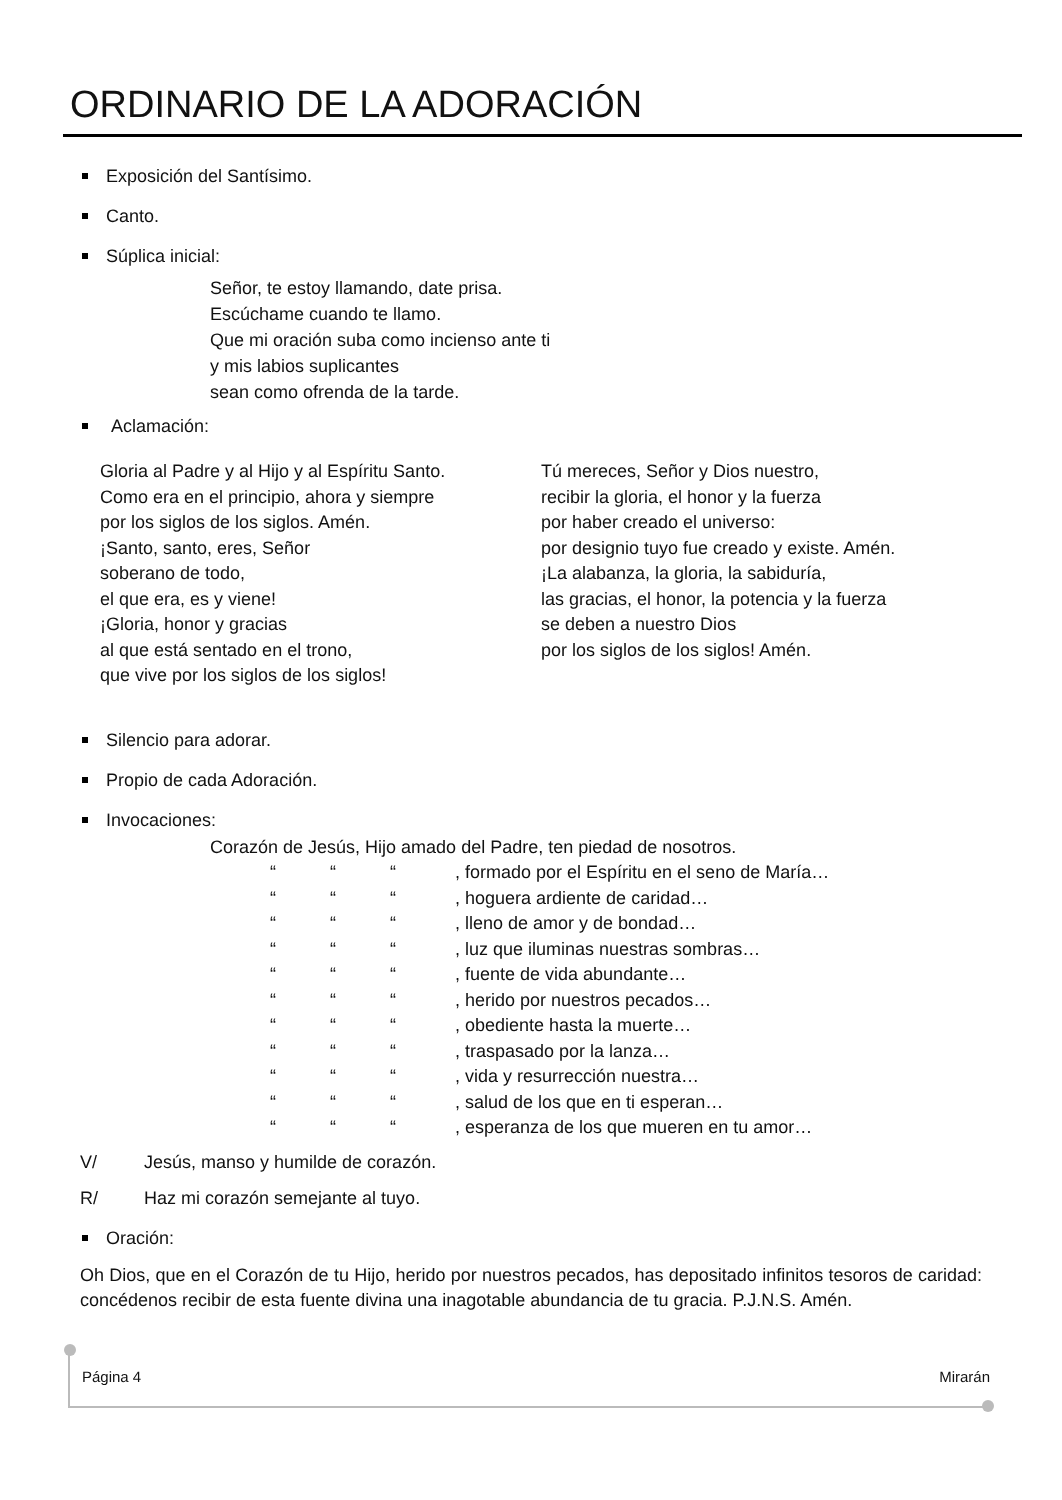ORDINARIO DE LA ADORACIÓN
Exposición del Santísimo.
Canto.
Súplica inicial:
Señor, te estoy llamando, date prisa.
Escúchame cuando te llamo.
Que mi oración suba como incienso ante ti
y mis labios suplicantes
sean como ofrenda de la tarde.
Aclamación:
Gloria al Padre y al Hijo y al Espíritu Santo.
Como era en el principio, ahora y siempre
por los siglos de los siglos. Amén.
¡Santo, santo, eres, Señor
soberano de todo,
el que era, es y viene!
¡Gloria, honor y gracias
al que está sentado en el trono,
que vive por los siglos de los siglos!
Tú mereces, Señor y Dios nuestro,
recibir la gloria, el honor y la fuerza
por haber creado el universo:
por designio tuyo fue creado y existe. Amén.
¡La alabanza, la gloria, la sabiduría,
las gracias, el honor, la potencia y la fuerza
se deben a nuestro Dios
por los siglos de los siglos! Amén.
Silencio para adorar.
Propio de cada Adoración.
Invocaciones:
Corazón de Jesús, Hijo amado del Padre, ten piedad de nosotros.
“““, formado por el Espíritu en el seno de María… “““, hoguera ardiente de caridad… “““, lleno de amor y de bondad… “““, luz que iluminas nuestras sombras… “““, fuente de vida abundante… “““, herido por nuestros pecados… “““, obediente hasta la muerte… “““, traspasado por la lanza… “““, vida y resurrección nuestra… “““, salud de los que en ti esperan… “““, esperanza de los que mueren en tu amor…
V/ Jesús, manso y humilde de corazón.
R/ Haz mi corazón semejante al tuyo.
Oración:
Oh Dios, que en el Corazón de tu Hijo, herido por nuestros pecados, has depositado infinitos tesoros de caridad: concédenos recibir de esta fuente divina una inagotable abundancia de tu gracia. P.J.N.S. Amén.
Página 4 Mirarán